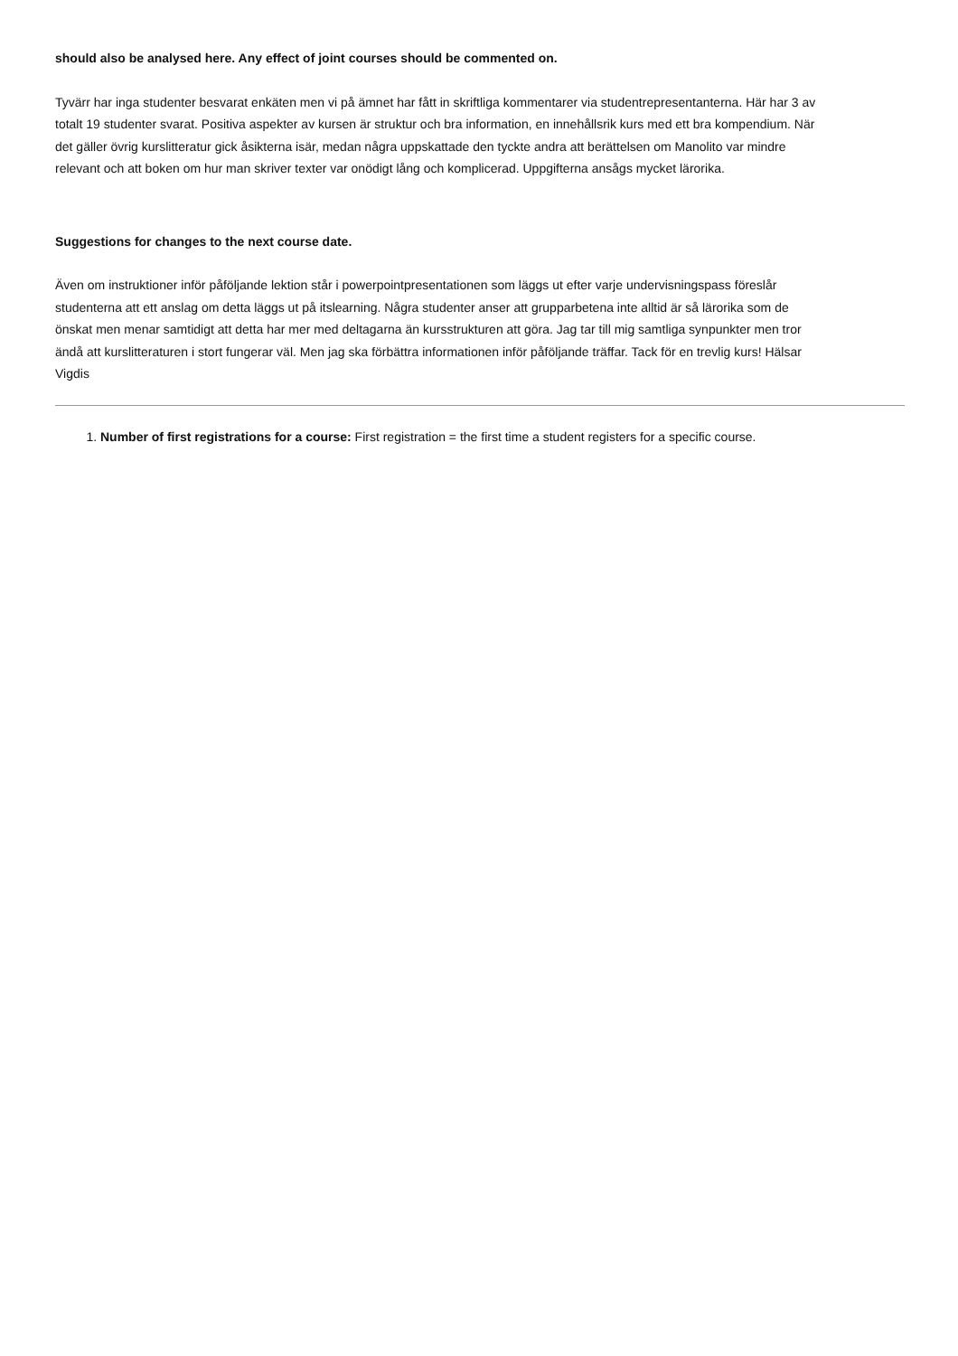should also be analysed here. Any effect of joint courses should be commented on.
Tyvärr har inga studenter besvarat enkäten men vi på ämnet har fått in skriftliga kommentarer via studentrepresentanterna. Här har 3 av totalt 19 studenter svarat. Positiva aspekter av kursen är struktur och bra information, en innehållsrik kurs med ett bra kompendium. När det gäller övrig kurslitteratur gick åsikterna isär, medan några uppskattade den tyckte andra att berättelsen om Manolito var mindre relevant och att boken om hur man skriver texter var onödigt lång och komplicerad. Uppgifterna ansågs mycket lärorika.
Suggestions for changes to the next course date.
Även om instruktioner inför påföljande lektion står i powerpointpresentationen som läggs ut efter varje undervisningspass föreslår studenterna att ett anslag om detta läggs ut på itslearning. Några studenter anser att grupparbetena inte alltid är så lärorika som de önskat men menar samtidigt att detta har mer med deltagarna än kursstrukturen att göra. Jag tar till mig samtliga synpunkter men tror ändå att kurslitteraturen i stort fungerar väl. Men jag ska förbättra informationen inför påföljande träffar. Tack för en trevlig kurs! Hälsar Vigdis
1. Number of first registrations for a course: First registration = the first time a student registers for a specific course.